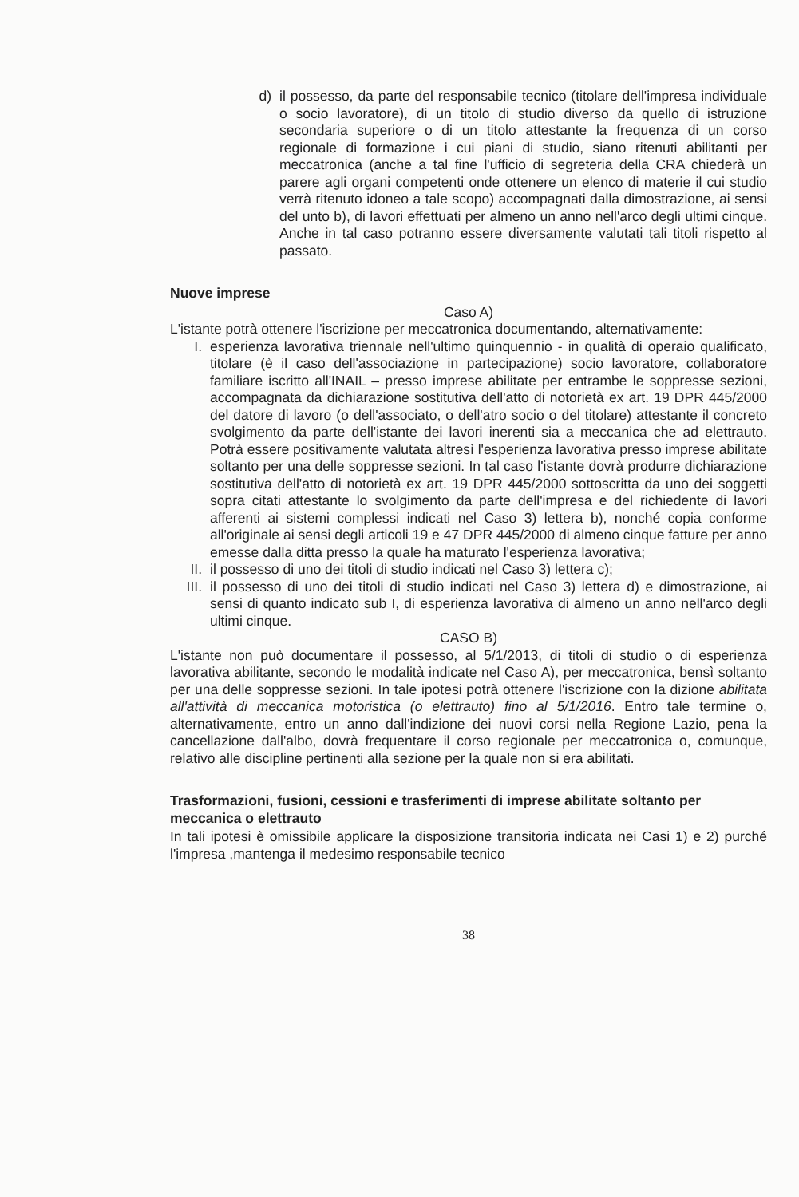d) il possesso, da parte del responsabile tecnico (titolare dell'impresa individuale o socio lavoratore), di un titolo di studio diverso da quello di istruzione secondaria superiore o di un titolo attestante la frequenza di un corso regionale di formazione i cui piani di studio, siano ritenuti abilitanti per meccatronica (anche a tal fine l'ufficio di segreteria della CRA chiederà un parere agli organi competenti onde ottenere un elenco di materie il cui studio verrà ritenuto idoneo a tale scopo) accompagnati dalla dimostrazione, ai sensi del unto b), di lavori effettuati per almeno un anno nell'arco degli ultimi cinque. Anche in tal caso potranno essere diversamente valutati tali titoli rispetto al passato.
Nuove imprese
Caso A)
L'istante potrà ottenere l'iscrizione per meccatronica documentando, alternativamente:
I. esperienza lavorativa triennale nell'ultimo quinquennio - in qualità di operaio qualificato, titolare (è il caso dell'associazione in partecipazione) socio lavoratore, collaboratore familiare iscritto all'INAIL – presso imprese abilitate per entrambe le soppresse sezioni, accompagnata da dichiarazione sostitutiva dell'atto di notorietà ex art. 19 DPR 445/2000 del datore di lavoro (o dell'associato, o dell'atro socio o del titolare) attestante il concreto svolgimento da parte dell'istante dei lavori inerenti sia a meccanica che ad elettrauto. Potrà essere positivamente valutata altresì l'esperienza lavorativa presso imprese abilitate soltanto per una delle soppresse sezioni. In tal caso l'istante dovrà produrre dichiarazione sostitutiva dell'atto di notorietà ex art. 19 DPR 445/2000 sottoscritta da uno dei soggetti sopra citati attestante lo svolgimento da parte dell'impresa e del richiedente di lavori afferenti ai sistemi complessi indicati nel Caso 3) lettera b), nonché copia conforme all'originale ai sensi degli articoli 19 e 47 DPR 445/2000 di almeno cinque fatture per anno emesse dalla ditta presso la quale ha maturato l'esperienza lavorativa;
II.
il possesso di uno dei titoli di studio indicati nel Caso 3) lettera c);
III.
il possesso di uno dei titoli di studio indicati nel Caso 3) lettera d) e dimostrazione, ai sensi di quanto indicato sub I, di esperienza lavorativa di almeno un anno nell'arco degli ultimi cinque.
CASO B)
L'istante non può documentare il possesso, al 5/1/2013, di titoli di studio o di esperienza lavorativa abilitante, secondo le modalità indicate nel Caso A), per meccatronica, bensì soltanto per una delle soppresse sezioni. In tale ipotesi potrà ottenere l'iscrizione con la dizione abilitata all'attività di meccanica motoristica (o elettrauto) fino al 5/1/2016. Entro tale termine o, alternativamente, entro un anno dall'indizione dei nuovi corsi nella Regione Lazio, pena la cancellazione dall'albo, dovrà frequentare il corso regionale per meccatronica o, comunque, relativo alle discipline pertinenti alla sezione per la quale non si era abilitati.
Trasformazioni, fusioni, cessioni e trasferimenti di imprese abilitate soltanto per meccanica o elettrauto
In tali ipotesi è omissibile applicare la disposizione transitoria indicata nei Casi 1) e 2) purché l'impresa ,mantenga il medesimo responsabile tecnico
38